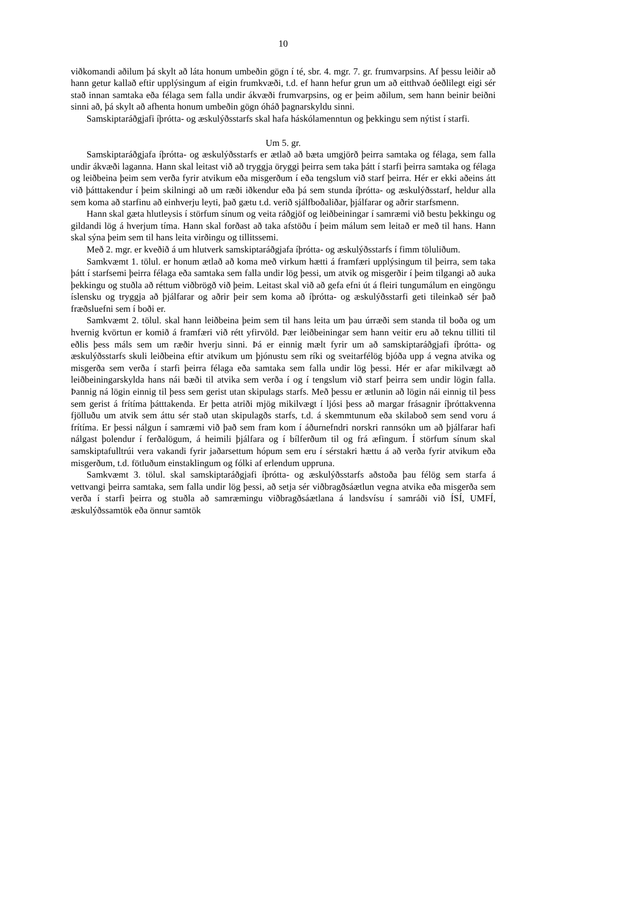10
viðkomandi aðilum þá skylt að láta honum umbeðin gögn í té, sbr. 4. mgr. 7. gr. frumvarpsins. Af þessu leiðir að hann getur kallað eftir upplýsingum af eigin frumkvæði, t.d. ef hann hefur grun um að eitthvað óeðlilegt eigi sér stað innan samtaka eða félaga sem falla undir ákvæði frumvarpsins, og er þeim aðilum, sem hann beinir beiðni sinni að, þá skylt að afhenta honum umbeðin gögn óháð þagnarskyldu sinni.
Samskiptaráðgjafi íþrótta- og æskulýðsstarfs skal hafa háskólamenntun og þekkingu sem nýtist í starfi.
Um 5. gr.
Samskiptaráðgjafa íþrótta- og æskulýðsstarfs er ætlað að bæta umgjörð þeirra samtaka og félaga, sem falla undir ákvæði laganna. Hann skal leitast við að tryggja öryggi þeirra sem taka þátt í starfi þeirra samtaka og félaga og leiðbeina þeim sem verða fyrir atvikum eða misgerðum í eða tengslum við starf þeirra. Hér er ekki aðeins átt við þátttakendur í þeim skilningi að um ræði iðkendur eða þá sem stunda íþrótta- og æskulýðsstarf, heldur alla sem koma að starfinu að einhverju leyti, það gætu t.d. verið sjálfboðaliðar, þjálfarar og aðrir starfsmenn.
Hann skal gæta hlutleysis í störfum sínum og veita ráðgjöf og leiðbeiningar í samræmi við bestu þekkingu og gildandi lög á hverjum tíma. Hann skal forðast að taka afstöðu í þeim málum sem leitað er með til hans. Hann skal sýna þeim sem til hans leita virðingu og tillitssemi.
Með 2. mgr. er kveðið á um hlutverk samskiptaráðgjafa íþrótta- og æskulýðsstarfs í fimm töluliðum.
Samkvæmt 1. tölul. er honum ætlað að koma með virkum hætti á framfæri upplýsingum til þeirra, sem taka þátt í starfsemi þeirra félaga eða samtaka sem falla undir lög þessi, um atvik og misgerðir í þeim tilgangi að auka þekkingu og stuðla að réttum viðbrögð við þeim. Leitast skal við að gefa efni út á fleiri tungumálum en eingöngu íslensku og tryggja að þjálfarar og aðrir þeir sem koma að íþrótta- og æskulýðsstarfi geti tileinkað sér það fræðsluefni sem í boði er.
Samkvæmt 2. tölul. skal hann leiðbeina þeim sem til hans leita um þau úrræði sem standa til boða og um hvernig kvörtun er komið á framfæri við rétt yfirvöld. Þær leiðbeiningar sem hann veitir eru að teknu tilliti til eðlis þess máls sem um ræðir hverju sinni. Þá er einnig mælt fyrir um að samskiptaráðgjafi íþrótta- og æskulýðsstarfs skuli leiðbeina eftir atvikum um þjónustu sem ríki og sveitarfélög bjóða upp á vegna atvika og misgerða sem verða í starfi þeirra félaga eða samtaka sem falla undir lög þessi. Hér er afar mikilvægt að leiðbeiningarskylda hans nái bæði til atvika sem verða í og í tengslum við starf þeirra sem undir lögin falla. Þannig ná lögin einnig til þess sem gerist utan skipulags starfs. Með þessu er ætlunin að lögin nái einnig til þess sem gerist á frítíma þátttakenda. Er þetta atriði mjög mikilvægt í ljósi þess að margar frásagnir íþróttakvenna fjölluðu um atvik sem áttu sér stað utan skipulagðs starfs, t.d. á skemmtunum eða skilaboð sem send voru á frítíma. Er þessi nálgun í samræmi við það sem fram kom í áðurnefndri norskri rannsókn um að þjálfarar hafi nálgast þolendur í ferðalögum, á heimili þjálfara og í bílferðum til og frá æfingum. Í störfum sínum skal samskiptafulltrúi vera vakandi fyrir jaðarsettum hópum sem eru í sérstakri hættu á að verða fyrir atvikum eða misgerðum, t.d. fötluðum einstaklingum og fólki af erlendum uppruna.
Samkvæmt 3. tölul. skal samskiptaráðgjafi íþrótta- og æskulýðsstarfs aðstoða þau félög sem starfa á vettvangi þeirra samtaka, sem falla undir lög þessi, að setja sér viðbragðsáætlun vegna atvika eða misgerða sem verða í starfi þeirra og stuðla að samræmingu viðbragðsáætlana á landsvísu í samráði við ÍSÍ, UMFÍ, æskulýðssamtök eða önnur samtök